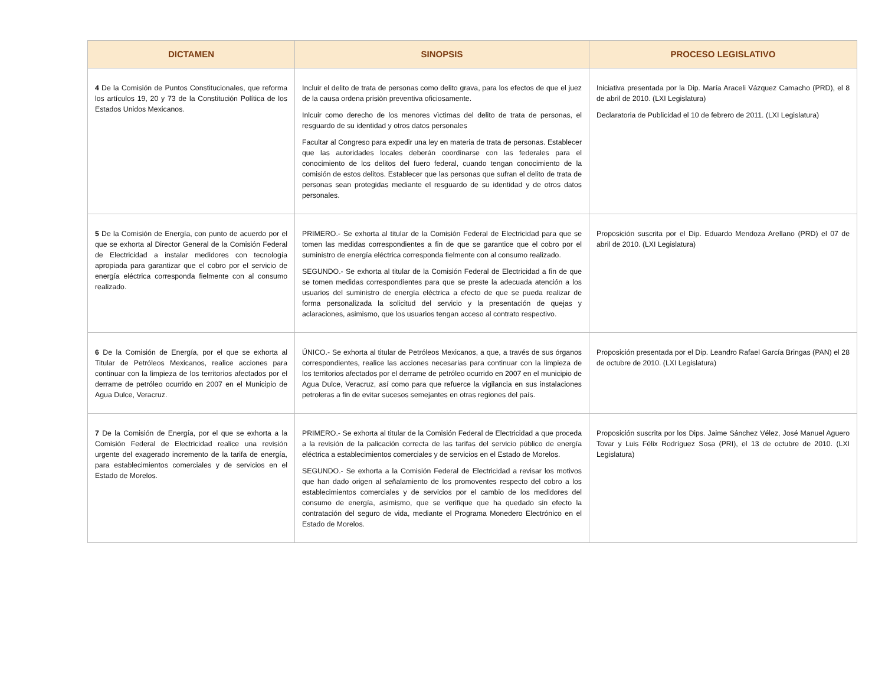| DICTAMEN | SINOPSIS | PROCESO LEGISLATIVO |
| --- | --- | --- |
| 4 De la Comisión de Puntos Constitucionales, que reforma los artículos 19, 20 y 73 de la Constitución Política de los Estados Unidos Mexicanos. | Incluir el delito de trata de personas como delito grava, para los efectos de que el juez de la causa ordena prisiòn preventiva oficiosamente. Inlcuir como derecho de los menores vìctimas del delito de trata de personas, el resguardo de su identidad y otros datos personales Facultar al Congreso para expedir una ley en materia de trata de personas. Establecer que las autoridades locales deberán coordinarse con las federales para el conocimiento de los delitos del fuero federal, cuando tengan conocimiento de la comisión de estos delitos. Establecer que las personas que sufran el delito de trata de personas sean protegidas mediante el resguardo de su identidad y de otros datos personales. | Iniciativa presentada por la Dip. María Araceli Vázquez Camacho (PRD), el 8 de abril de 2010. (LXI Legislatura) Declaratoria de Publicidad el 10 de febrero de 2011. (LXI Legislatura) |
| 5 De la Comisión de Energía, con punto de acuerdo por el que se exhorta al Director General de la Comisión Federal de Electricidad a instalar medidores con tecnología apropiada para garantizar que el cobro por el servicio de energía eléctrica corresponda fielmente con al consumo realizado. | PRIMERO.- Se exhorta al titular de la Comisión Federal de Electricidad para que se tomen las medidas correspondientes a fin de que se garantice que el cobro por el suministro de energía eléctrica corresponda fielmente con al consumo realizado. SEGUNDO.- Se exhorta al titular de la Comisión Federal de Electricidad a fin de que se tomen medidas correspondientes para que se preste la adecuada atención a los usuarios del suministro de energía eléctrica a efecto de que se pueda realizar de forma personalizada la solicitud del servicio y la presentación de quejas y aclaraciones, asimismo, que los usuarios tengan acceso al contrato respectivo. | Proposición suscrita por el Dip. Eduardo Mendoza Arellano (PRD) el 07 de abril de 2010. (LXI Legislatura) |
| 6 De la Comisión de Energía, por el que se exhorta al Titular de Petróleos Mexicanos, realice acciones para continuar con la limpieza de los territorios afectados por el derrame de petróleo ocurrido en 2007 en el Municipio de Agua Dulce, Veracruz. | ÚNICO.- Se exhorta al titular de Petróleos Mexicanos, a que, a través de sus órganos correspondientes, realice las acciones necesarias para continuar con la limpieza de los territorios afectados por el derrame de petróleo ocurrido en 2007 en el municipio de Agua Dulce, Veracruz, así como para que refuerce la vigilancia en sus instalaciones petroleras a fin de evitar sucesos semejantes en otras regiones del país. | Proposición presentada por el Dip. Leandro Rafael García Bringas (PAN) el 28 de octubre de 2010. (LXI Legislatura) |
| 7 De la Comisión de Energía, por el que se exhorta a la Comisión Federal de Electricidad realice una revisión urgente del exagerado incremento de la tarifa de energía, para establecimientos comerciales y de servicios en el Estado de Morelos. | PRIMERO.- Se exhorta al titular de la Comisión Federal de Electricidad a que proceda a la revisión de la palicación correcta de las tarifas del servicio público de energía eléctrica a establecimientos comerciales y de servicios en el Estado de Morelos. SEGUNDO.- Se exhorta a la Comisión Federal de Electricidad a revisar los motivos que han dado origen al señalamiento de los promoventes respecto del cobro a los establecimientos comerciales y de servicios por el cambio de los medidores del consumo de energía, asimismo, que se verifique que ha quedado sin efecto la contratación del seguro de vida, mediante el Programa Monedero Electrónico en el Estado de Morelos. | Proposición suscrita por los Dips. Jaime Sánchez Vélez, José Manuel Aguero Tovar y Luis Félix Rodríguez Sosa (PRI), el 13 de octubre de 2010. (LXI Legislatura) |